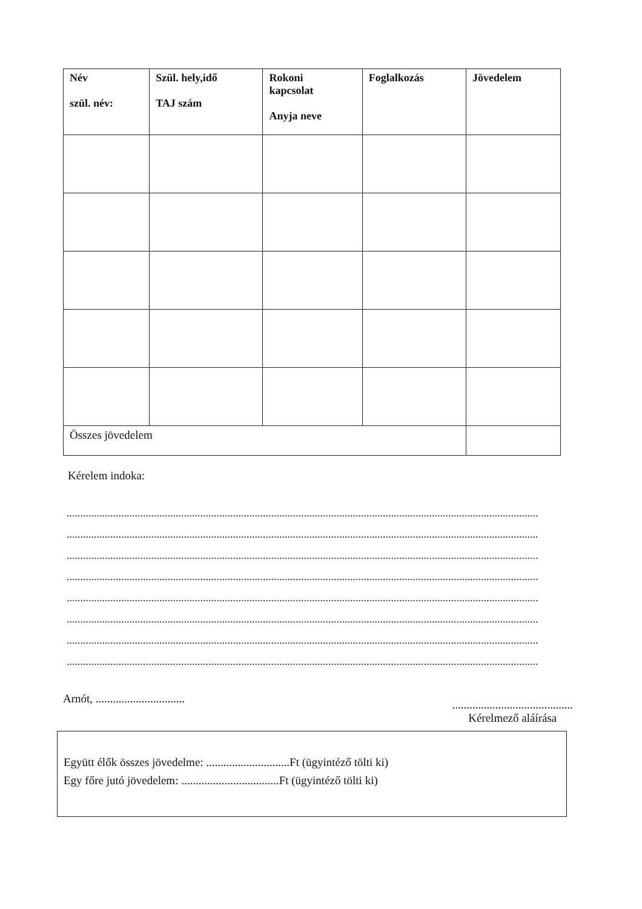| Név szül. név: | Szül. hely,idő TAJ szám | Rokoni kapcsolat Anyja neve | Foglalkozás | Jövedelem |
| --- | --- | --- | --- | --- |
| Összes jövedelem | | | | |
Kérelem indoka:
....................................................................................................................................................................................
....................................................................................................................................................................................
....................................................................................................................................................................................
....................................................................................................................................................................................
....................................................................................................................................................................................
....................................................................................................................................................................................
....................................................................................................................................................................................
....................................................................................................................................................................................
Arnót, ...............................
..........................................
Kérelmező aláírása
Együtt élők összes jövedelme: .............................Ft (ügyintéző tölti ki)
Egy főre jutó jövedelem: ..................................Ft (ügyintéző tölti ki)